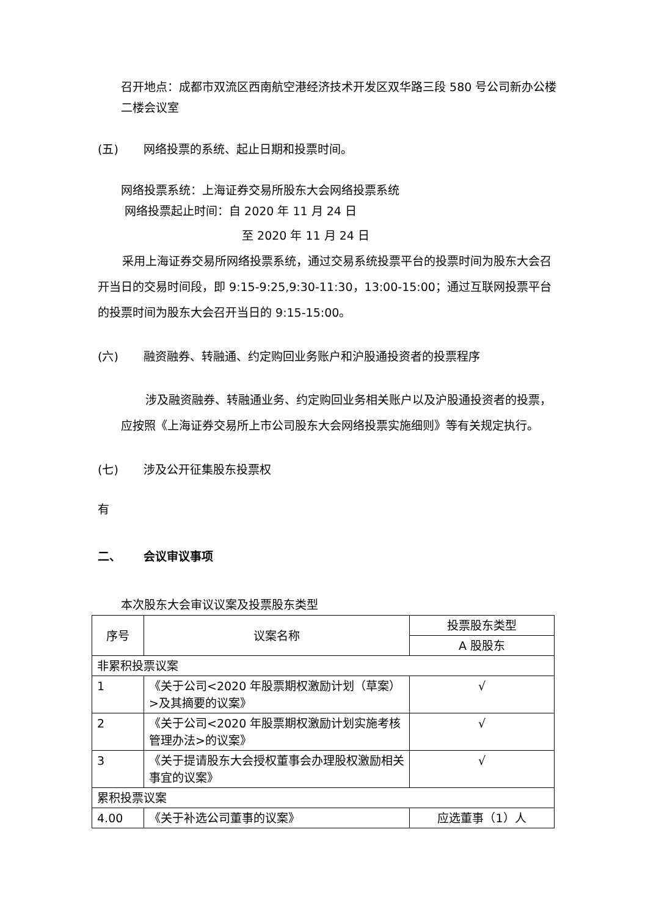召开地点：成都市双流区西南航空港经济技术开发区双华路三段 580 号公司新办公楼二楼会议室
(五) 网络投票的系统、起止日期和投票时间。
网络投票系统：上海证券交易所股东大会网络投票系统
网络投票起止时间：自 2020 年 11 月 24 日
至 2020 年 11 月 24 日
采用上海证券交易所网络投票系统，通过交易系统投票平台的投票时间为股东大会召开当日的交易时间段，即 9:15-9:25,9:30-11:30，13:00-15:00；通过互联网投票平台的投票时间为股东大会召开当日的 9:15-15:00。
(六) 融资融券、转融通、约定购回业务账户和沪股通投资者的投票程序
涉及融资融券、转融通业务、约定购回业务相关账户以及沪股通投资者的投票，应按照《上海证券交易所上市公司股东大会网络投票实施细则》等有关规定执行。
(七) 涉及公开征集股东投票权
有
二、 会议审议事项
本次股东大会审议议案及投票股东类型
| 序号 | 议案名称 | 投票股东类型 |
| --- | --- | --- |
| | | A 股股东 |
| 非累积投票议案 | | |
| 1 | 《关于公司<2020 年股票期权激励计划（草案）>及其摘要的议案》 | √ |
| 2 | 《关于公司<2020 年股票期权激励计划实施考核管理办法>的议案》 | √ |
| 3 | 《关于提请股东大会授权董事会办理股权激励相关事宜的议案》 | √ |
| 累积投票议案 | | |
| 4.00 | 《关于补选公司董事的议案》 | 应选董事（1）人 |